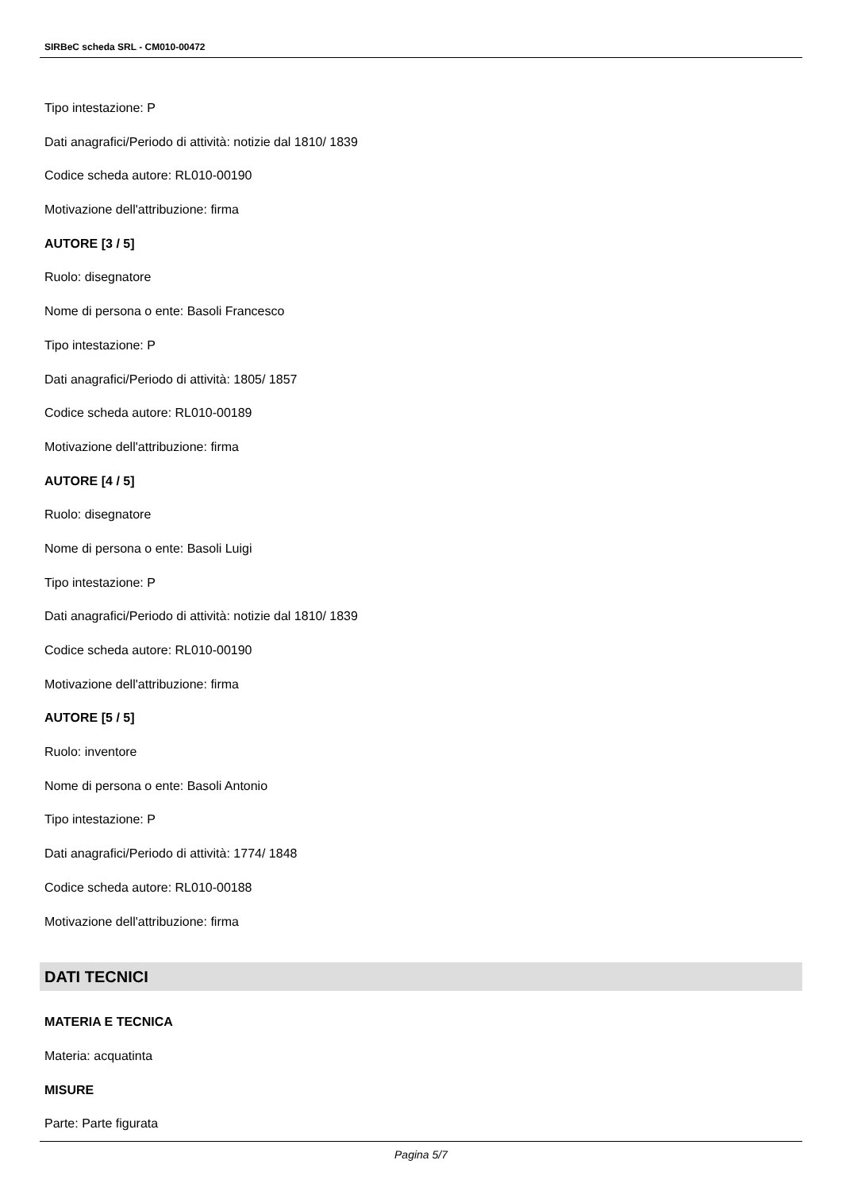SIRBeC scheda SRL - CM010-00472
Tipo intestazione: P
Dati anagrafici/Periodo di attività: notizie dal 1810/ 1839
Codice scheda autore: RL010-00190
Motivazione dell'attribuzione: firma
AUTORE [3 / 5]
Ruolo: disegnatore
Nome di persona o ente: Basoli Francesco
Tipo intestazione: P
Dati anagrafici/Periodo di attività: 1805/ 1857
Codice scheda autore: RL010-00189
Motivazione dell'attribuzione: firma
AUTORE [4 / 5]
Ruolo: disegnatore
Nome di persona o ente: Basoli Luigi
Tipo intestazione: P
Dati anagrafici/Periodo di attività: notizie dal 1810/ 1839
Codice scheda autore: RL010-00190
Motivazione dell'attribuzione: firma
AUTORE [5 / 5]
Ruolo: inventore
Nome di persona o ente: Basoli Antonio
Tipo intestazione: P
Dati anagrafici/Periodo di attività: 1774/ 1848
Codice scheda autore: RL010-00188
Motivazione dell'attribuzione: firma
DATI TECNICI
MATERIA E TECNICA
Materia: acquatinta
MISURE
Parte: Parte figurata
Pagina 5/7